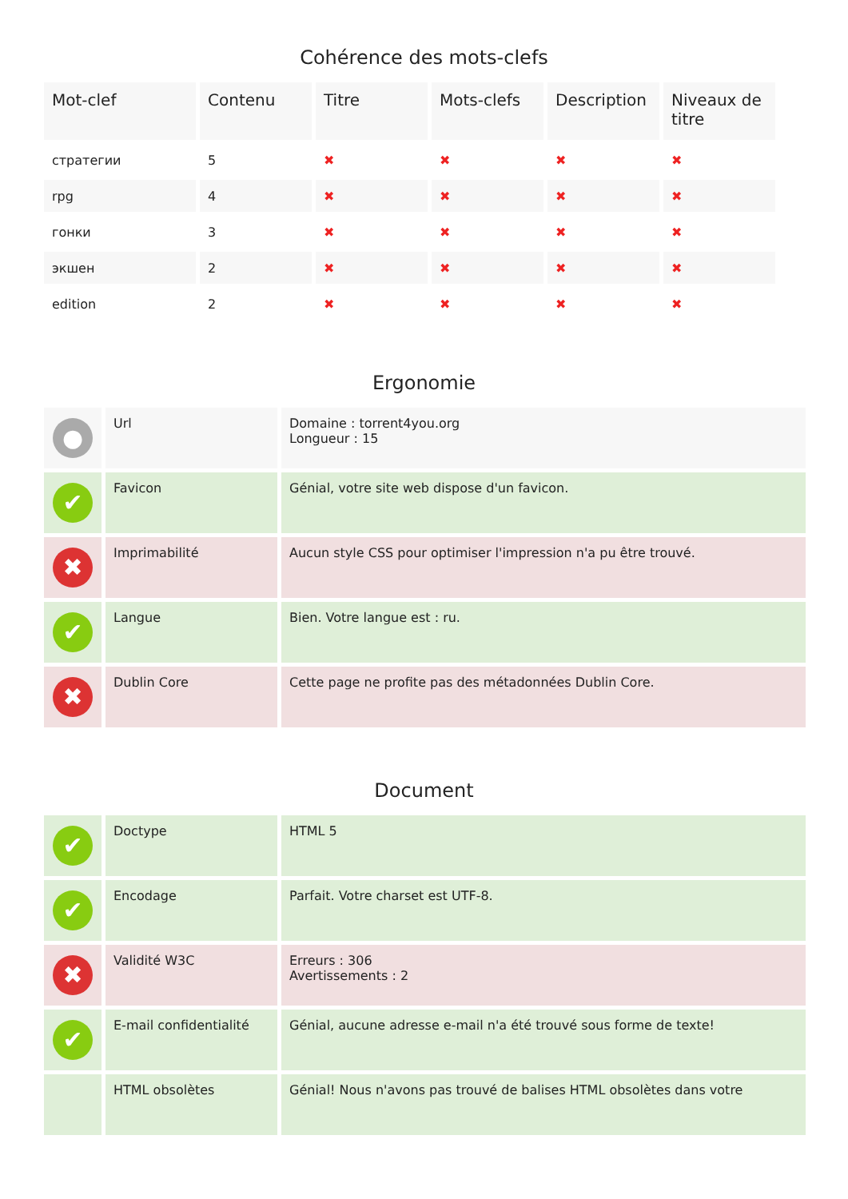Cohérence des mots-clefs
| Mot-clef | Contenu | Titre | Mots-clefs | Description | Niveaux de titre |
| --- | --- | --- | --- | --- | --- |
| стратегии | 5 | ✖ | ✖ | ✖ | ✖ |
| rpg | 4 | ✖ | ✖ | ✖ | ✖ |
| гонки | 3 | ✖ | ✖ | ✖ | ✖ |
| экшен | 2 | ✖ | ✖ | ✖ | ✖ |
| edition | 2 | ✖ | ✖ | ✖ | ✖ |
Ergonomie
| ● | Url | Domaine : torrent4you.org Longueur : 15 |
| ✔ | Favicon | Génial, votre site web dispose d'un favicon. |
| ✖ | Imprimabilité | Aucun style CSS pour optimiser l'impression n'a pu être trouvé. |
| ✔ | Langue | Bien. Votre langue est : ru. |
| ✖ | Dublin Core | Cette page ne profite pas des métadonnées Dublin Core. |
Document
| ✔ | Doctype | HTML 5 |
| ✔ | Encodage | Parfait. Votre charset est UTF-8. |
| ✖ | Validité W3C | Erreurs : 306 Avertissements : 2 |
| ✔ | E-mail confidentialité | Génial, aucune adresse e-mail n'a été trouvé sous forme de texte! |
| | HTML obsolètes | Génial! Nous n'avons pas trouvé de balises HTML obsolètes dans votre |